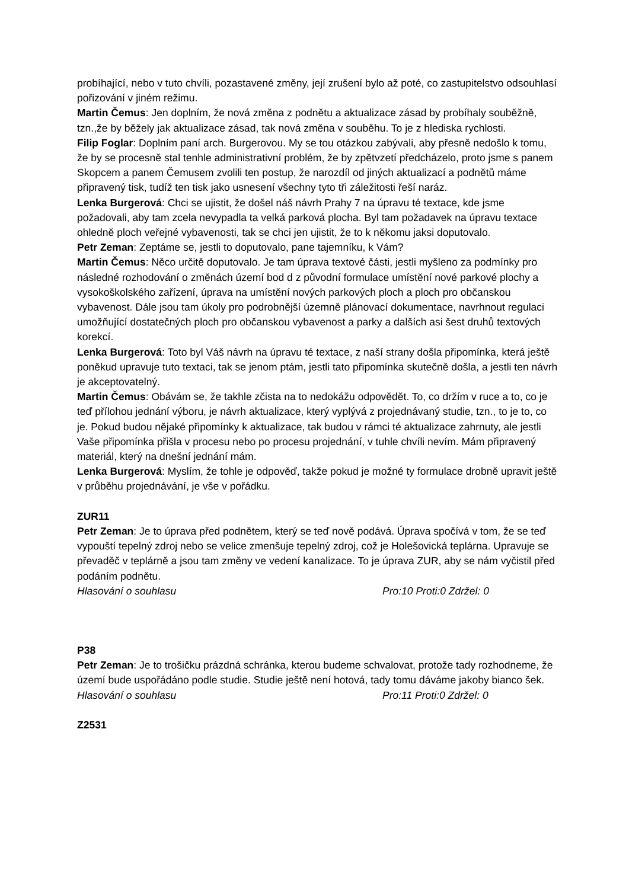probíhající, nebo v tuto chvíli, pozastavené změny, její zrušení bylo až poté, co zastupitelstvo odsouhlasí pořizování v jiném režimu.
Martin Čemus: Jen doplním, že nová změna z podnětu a aktualizace zásad by probíhaly souběžně, tzn.,že by běžely jak aktualizace zásad, tak nová změna v souběhu. To je z hlediska rychlosti.
Filip Foglar: Doplním paní arch. Burgerovou. My se tou otázkou zabývali, aby přesně nedošlo k tomu, že by se procesně stal tenhle administrativní problém, že by zpětvzetí předcházelo, proto jsme s panem Skopcem a panem Čemusem zvolili ten postup, že narozdíl od jiných aktualizací a podnětů máme připravený tisk, tudíž ten tisk jako usnesení všechny tyto tři záležitosti řeší naráz.
Lenka Burgerová: Chci se ujistit, že došel náš návrh Prahy 7 na úpravu té textace, kde jsme požadovali, aby tam zcela nevypadla ta velká parková plocha. Byl tam požadavek na úpravu textace ohledně ploch veřejné vybavenosti, tak se chci jen ujistit, že to k někomu jaksi doputovalo.
Petr Zeman: Zeptáme se, jestli to doputovalo, pane tajemníku, k Vám?
Martin Čemus: Něco určitě doputovalo. Je tam úprava textové části, jestli myšleno za podmínky pro následné rozhodování o změnách území bod d z původní formulace umístění nové parkové plochy a vysokoškolského zařízení, úprava na umístění nových parkových ploch a ploch pro občanskou vybavenost. Dále jsou tam úkoly pro podrobnější územně plánovací dokumentace, navrhnout regulaci umožňující dostatečných ploch pro občanskou vybavenost a parky a dalších asi šest druhů textových korekcí.
Lenka Burgerová: Toto byl Váš návrh na úpravu té textace, z naší strany došla připomínka, která ještě poněkud upravuje tuto textaci, tak se jenom ptám, jestli tato připomínka skutečně došla, a jestli ten návrh je akceptovatelný.
Martin Čemus: Obávám se, že takhle zčista na to nedokážu odpovědět. To, co držím v ruce a to, co je teď přílohou jednání výboru, je návrh aktualizace, který vyplývá z projednávaný studie, tzn., to je to, co je. Pokud budou nějaké připomínky k aktualizace, tak budou v rámci té aktualizace zahrnuty, ale jestli Vaše připomínka přišla v procesu nebo po procesu projednání, v tuhle chvíli nevím. Mám připravený materiál, který na dnešní jednání mám.
Lenka Burgerová: Myslím, že tohle je odpověď, takže pokud je možné ty formulace drobně upravit ještě v průběhu projednávání, je vše v pořádku.
ZUR11
Petr Zeman: Je to úprava před podnětem, který se teď nově podává. Úprava spočívá v tom, že se teď vypouští tepelný zdroj nebo se velice zmenšuje tepelný zdroj, což je Holešovická teplárna. Upravuje se převaděč v teplárně a jsou tam změny ve vedení kanalizace. To je úprava ZUR, aby se nám vyčistil před podáním podnětu.
Hlasování o souhlasu Pro:10 Proti:0 Zdržel: 0
P38
Petr Zeman: Je to trošičku prázdná schránka, kterou budeme schvalovat, protože tady rozhodneme, že území bude uspořádáno podle studie. Studie ještě není hotová, tady tomu dáváme jakoby bianco šek.
Hlasování o souhlasu Pro:11 Proti:0 Zdržel: 0
Z2531